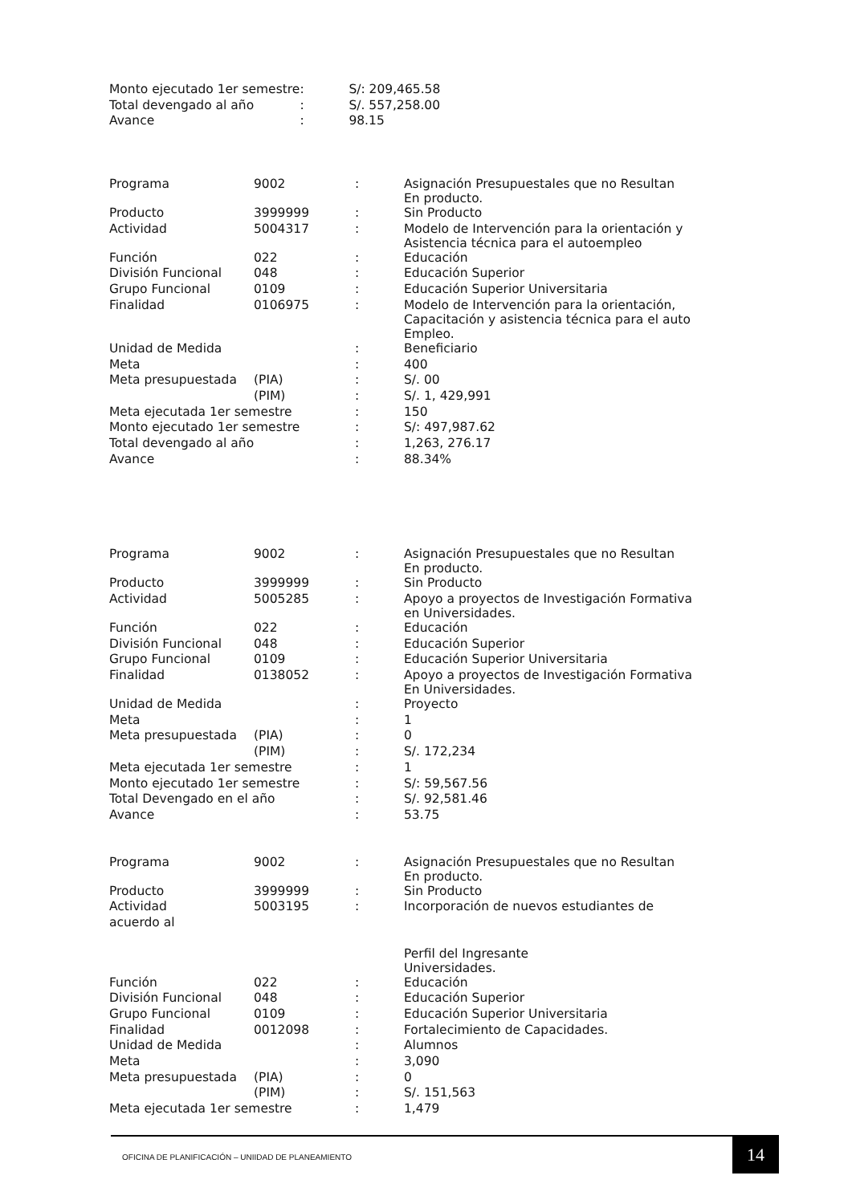| Monto ejecutado 1er semestre | : | S/: 209,465.58 |
| Total devengado al año | : | S/. 557,258.00 |
| Avance | : | 98.15 |
| Programa | 9002 | : | Asignación Presupuestales que no Resultan En producto. |
| Producto | 3999999 | : | Sin Producto |
| Actividad | 5004317 | : | Modelo de Intervención para la orientación y Asistencia técnica para el autoempleo |
| Función | 022 | : | Educación |
| División Funcional | 048 | : | Educación Superior |
| Grupo Funcional | 0109 | : | Educación Superior Universitaria |
| Finalidad | 0106975 | : | Modelo de Intervención para la orientación, Capacitación y asistencia técnica para el auto Empleo. |
| Unidad de Medida | | : | Beneficiario |
| Meta | | : | 400 |
| Meta presupuestada | (PIA) | : | S/. 00 |
| | (PIM) | : | S/. 1, 429,991 |
| Meta ejecutada 1er semestre | | : | 150 |
| Monto ejecutado 1er semestre | | : | S/: 497,987.62 |
| Total devengado al año | | : | 1,263, 276.17 |
| Avance | | : | 88.34% |
| Programa | 9002 | : | Asignación Presupuestales que no Resultan En producto. |
| Producto | 3999999 | : | Sin Producto |
| Actividad | 5005285 | : | Apoyo a proyectos de Investigación Formativa en Universidades. |
| Función | 022 | : | Educación |
| División Funcional | 048 | : | Educación Superior |
| Grupo Funcional | 0109 | : | Educación Superior Universitaria |
| Finalidad | 0138052 | : | Apoyo a proyectos de Investigación Formativa En Universidades. |
| Unidad de Medida | | : | Proyecto |
| Meta | | : | 1 |
| Meta presupuestada | (PIA) | : | 0 |
| | (PIM) | : | S/. 172,234 |
| Meta ejecutada 1er semestre | | : | 1 |
| Monto ejecutado 1er semestre | | : | S/: 59,567.56 |
| Total Devengado en el año | | : | S/. 92,581.46 |
| Avance | | : | 53.75 |
| Programa | 9002 | : | Asignación Presupuestales que no Resultan En producto. |
| Producto | 3999999 | : | Sin Producto |
| Actividad | 5003195 | : | Incorporación de nuevos estudiantes de |
| acuerdo al | | | |
| | | | Perfil del Ingresante Universidades. |
| Función | 022 | : | Educación |
| División Funcional | 048 | : | Educación Superior |
| Grupo Funcional | 0109 | : | Educación Superior Universitaria |
| Finalidad | 0012098 | : | Fortalecimiento de Capacidades. |
| Unidad de Medida | | : | Alumnos |
| Meta | | : | 3,090 |
| Meta presupuestada | (PIA) | : | 0 |
| | (PIM) | : | S/. 151,563 |
| Meta ejecutada 1er semestre | | : | 1,479 |
OFICINA DE PLANIFICACIÓN – UNIIDAD DE PLANEAMIENTO
14